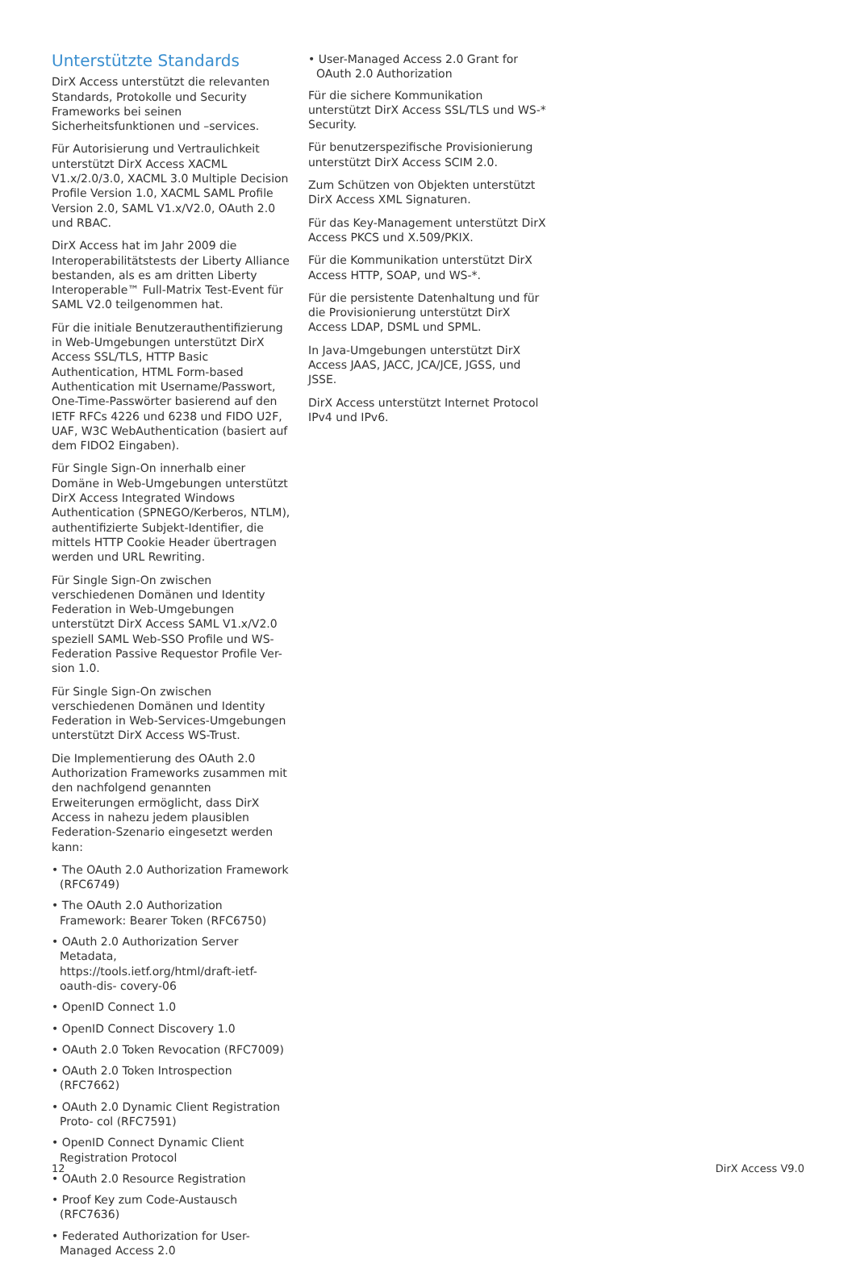Unterstützte Standards
DirX Access unterstützt die relevanten Standards, Protokolle und Security Frameworks bei seinen Sicherheitsfunktionen und –services.
Für Autorisierung und Vertraulichkeit unterstützt DirX Access XACML V1.x/2.0/3.0, XACML 3.0 Multiple Decision Profile Version 1.0, XACML SAML Profile Version 2.0, SAML V1.x/V2.0, OAuth 2.0 und RBAC.
DirX Access hat im Jahr 2009 die Interoperabilitätstests der Liberty Alliance bestanden, als es am dritten Liberty Interoperable™ Full-Matrix Test-Event für SAML V2.0 teilgenommen hat.
Für die initiale Benutzerauthentifizierung in Web-Umgebungen unterstützt DirX Access SSL/TLS, HTTP Basic Authentication, HTML Form-based Authentication mit Username/Passwort, One-Time-Passwörter basierend auf den IETF RFCs 4226 und 6238 und FIDO U2F, UAF, W3C WebAuthentication (basiert auf dem FIDO2 Eingaben).
Für Single Sign-On innerhalb einer Domäne in Web-Umgebungen unterstützt DirX Access Integrated Windows Authentication (SPNEGO/Kerberos, NTLM), authentifizierte Subjekt-Identifier, die mittels HTTP Cookie Header übertragen werden und URL Rewriting.
Für Single Sign-On zwischen verschiedenen Domänen und Identity Federation in Web-Umgebungen unterstützt DirX Access SAML V1.x/V2.0 speziell SAML Web-SSO Profile und WS-Federation Passive Requestor Profile Ver- sion 1.0.
Für Single Sign-On zwischen verschiedenen Domänen und Identity Federation in Web-Services-Umgebungen unterstützt DirX Access WS-Trust.
Die Implementierung des OAuth 2.0 Authorization Frameworks zusammen mit den nachfolgend genannten Erweiterungen ermöglicht, dass DirX Access in nahezu jedem plausiblen Federation-Szenario eingesetzt werden kann:
• The OAuth 2.0 Authorization Framework (RFC6749)
• The OAuth 2.0 Authorization Framework: Bearer Token (RFC6750)
• OAuth 2.0 Authorization Server Metadata, https://tools.ietf.org/html/draft-ietf-oauth-dis- covery-06
• OpenID Connect 1.0
• OpenID Connect Discovery 1.0
• OAuth 2.0 Token Revocation (RFC7009)
• OAuth 2.0 Token Introspection (RFC7662)
• OAuth 2.0 Dynamic Client Registration Proto- col (RFC7591)
• OpenID Connect Dynamic Client Registration Protocol
• OAuth 2.0 Resource Registration
• Proof Key zum Code-Austausch (RFC7636)
• Federated Authorization for User-Managed Access 2.0
• User-Managed Access 2.0 Grant for OAuth 2.0 Authorization
Für die sichere Kommunikation unterstützt DirX Access SSL/TLS und WS-* Security.
Für benutzerspezifische Provisionierung unterstützt DirX Access SCIM 2.0.
Zum Schützen von Objekten unterstützt DirX Access XML Signaturen.
Für das Key-Management unterstützt DirX Access PKCS und X.509/PKIX.
Für die Kommunikation unterstützt DirX Access HTTP, SOAP, und WS-*.
Für die persistente Datenhaltung und für die Provisionierung unterstützt DirX Access LDAP, DSML und SPML.
In Java-Umgebungen unterstützt DirX Access JAAS, JACC, JCA/JCE, JGSS, und JSSE.
DirX Access unterstützt Internet Protocol IPv4 und IPv6.
12 DirX Access V9.0